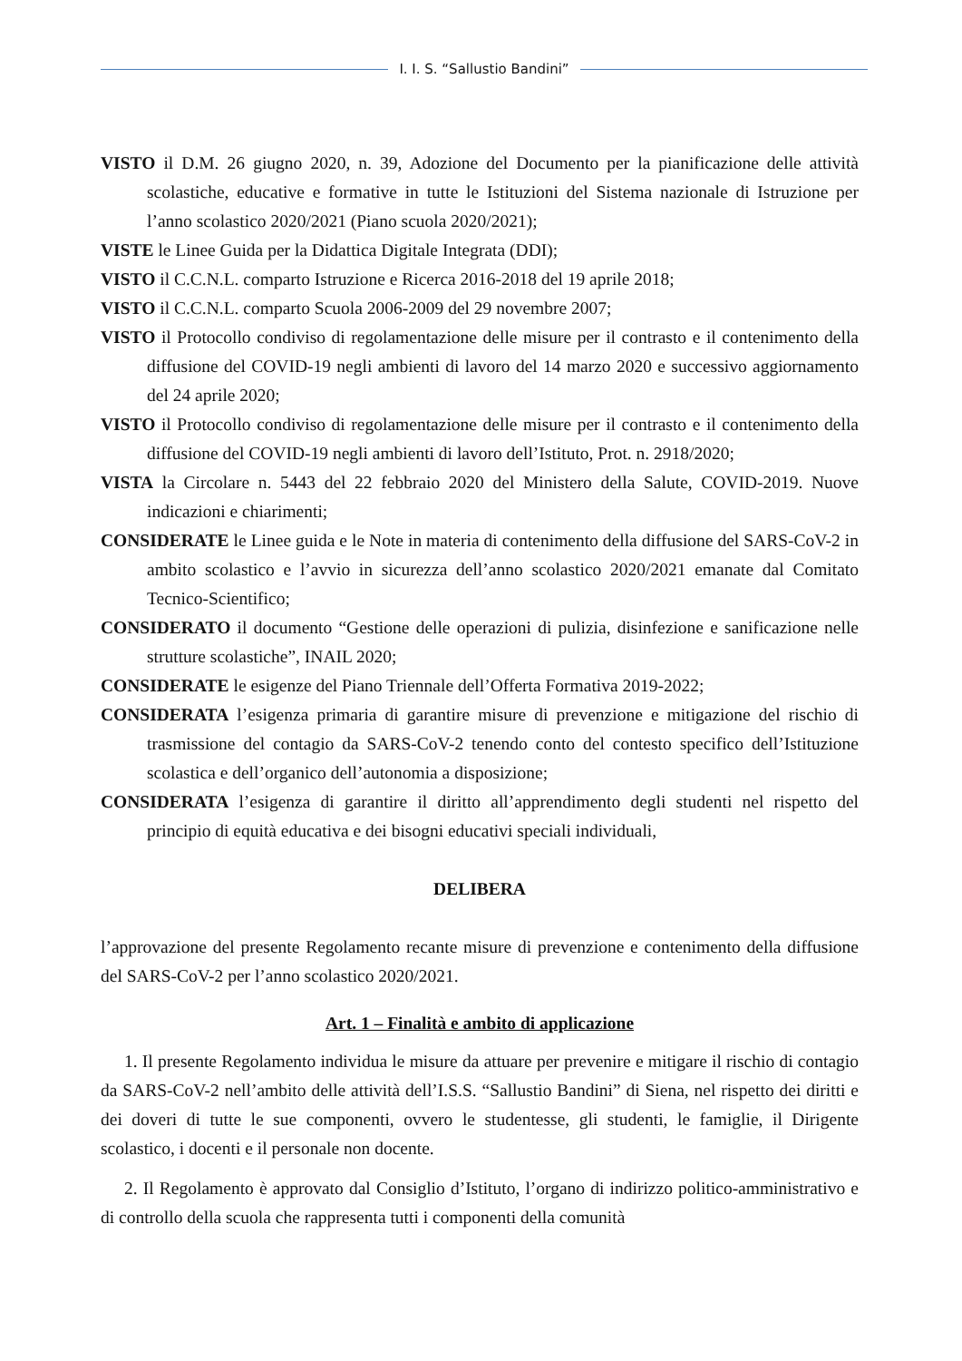I. I. S. “Sallustio Bandini”
VISTO il D.M. 26 giugno 2020, n. 39, Adozione del Documento per la pianificazione delle attività scolastiche, educative e formative in tutte le Istituzioni del Sistema nazionale di Istruzione per l’anno scolastico 2020/2021 (Piano scuola 2020/2021);
VISTE le Linee Guida per la Didattica Digitale Integrata (DDI);
VISTO il C.C.N.L. comparto Istruzione e Ricerca 2016-2018 del 19 aprile 2018;
VISTO il C.C.N.L. comparto Scuola 2006-2009 del 29 novembre 2007;
VISTO il Protocollo condiviso di regolamentazione delle misure per il contrasto e il contenimento della diffusione del COVID-19 negli ambienti di lavoro del 14 marzo 2020 e successivo aggiornamento del 24 aprile 2020;
VISTO il Protocollo condiviso di regolamentazione delle misure per il contrasto e il contenimento della diffusione del COVID-19 negli ambienti di lavoro dell’Istituto, Prot. n. 2918/2020;
VISTA la Circolare n. 5443 del 22 febbraio 2020 del Ministero della Salute, COVID-2019. Nuove indicazioni e chiarimenti;
CONSIDERATE le Linee guida e le Note in materia di contenimento della diffusione del SARS-CoV-2 in ambito scolastico e l’avvio in sicurezza dell’anno scolastico 2020/2021 emanate dal Comitato Tecnico-Scientifico;
CONSIDERATO il documento “Gestione delle operazioni di pulizia, disinfezione e sanificazione nelle strutture scolastiche”, INAIL 2020;
CONSIDERATE le esigenze del Piano Triennale dell’Offerta Formativa 2019-2022;
CONSIDERATA l’esigenza primaria di garantire misure di prevenzione e mitigazione del rischio di trasmissione del contagio da SARS-CoV-2 tenendo conto del contesto specifico dell’Istituzione scolastica e dell’organico dell’autonomia a disposizione;
CONSIDERATA l’esigenza di garantire il diritto all’apprendimento degli studenti nel rispetto del principio di equità educativa e dei bisogni educativi speciali individuali,
DELIBERA
l’approvazione del presente Regolamento recante misure di prevenzione e contenimento della diffusione del SARS-CoV-2 per l’anno scolastico 2020/2021.
Art. 1 – Finalità e ambito di applicazione
1. Il presente Regolamento individua le misure da attuare per prevenire e mitigare il rischio di contagio da SARS-CoV-2 nell’ambito delle attività dell’I.S.S. “Sallustio Bandini” di Siena, nel rispetto dei diritti e dei doveri di tutte le sue componenti, ovvero le studentesse, gli studenti, le famiglie, il Dirigente scolastico, i docenti e il personale non docente.
2. Il Regolamento è approvato dal Consiglio d’Istituto, l’organo di indirizzo politico-amministrativo e di controllo della scuola che rappresenta tutti i componenti della comunità